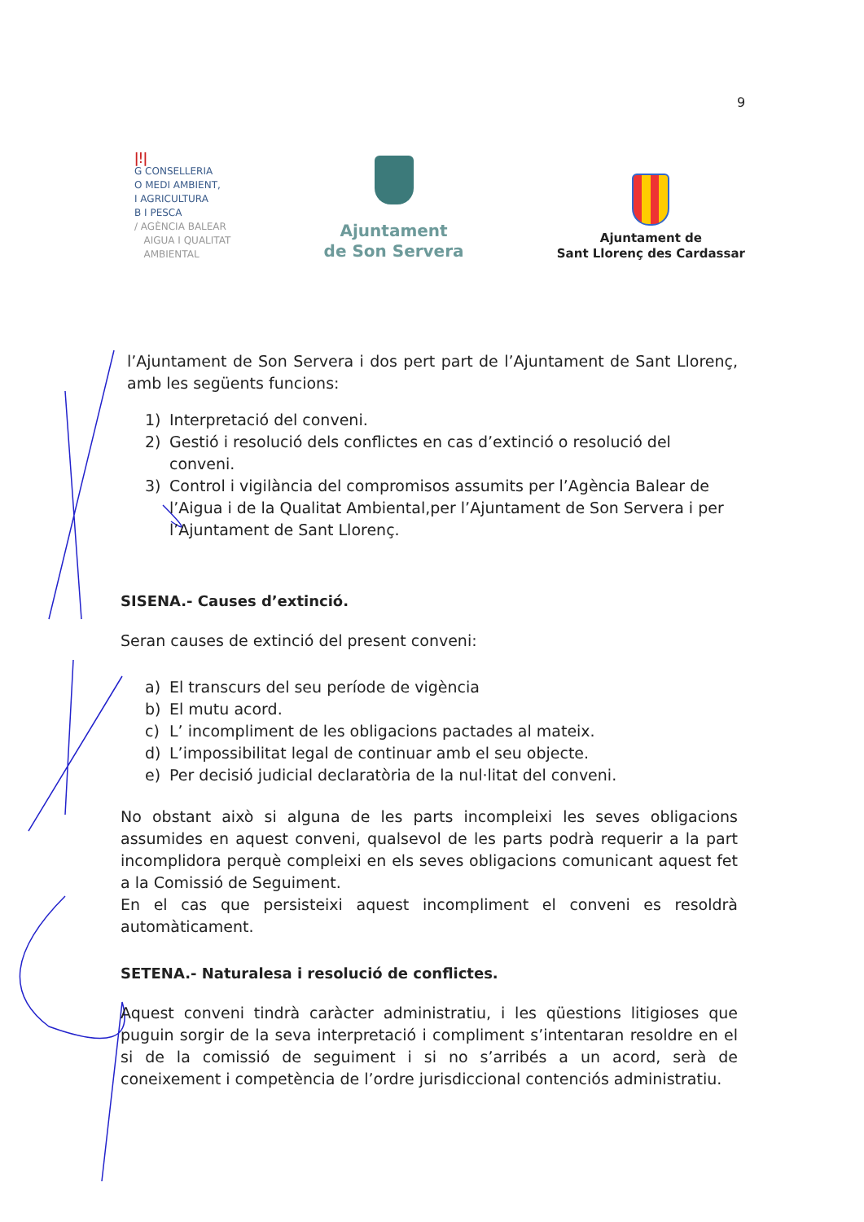9
ǀǃǀ
G CONSELLERIA
O MEDI AMBIENT,
I AGRICULTURA
B I PESCA
/ AGÈNCIA BALEAR
AIGUA I QUALITAT
AMBIENTAL
Ajuntament
de Son Servera
Ajuntament de
Sant Llorenç des Cardassar
l’Ajuntament de Son Servera i dos pert part de l’Ajuntament de Sant Llorenç, amb les següents funcions:
1) Interpretació del conveni.
2) Gestió i resolució dels conflictes en cas d’extinció o resolució del conveni.
3) Control i vigilància del compromisos assumits per l’Agència Balear de l’Aigua i de la Qualitat Ambiental,per l’Ajuntament de Son Servera i per l’Ajuntament de Sant Llorenç.
SISENA.- Causes d’extinció.
Seran causes de extinció del present conveni:
a) El transcurs del seu període de vigència
b) El mutu acord.
c) L’ incompliment de les obligacions pactades al mateix.
d) L’impossibilitat legal de continuar amb el seu objecte.
e) Per decisió judicial declaratòria de la nul·litat del conveni.
No obstant això si alguna de les parts incompleixi les seves obligacions assumides en aquest conveni, qualsevol de les parts podrà requerir a la part incomplidora perquè compleixi en els seves obligacions comunicant aquest fet a la Comissió de Seguiment.
En el cas que persisteixi aquest incompliment el conveni es resoldrà automàticament.
SETENA.- Naturalesa i resolució de conflictes.
Aquest conveni tindrà caràcter administratiu, i les qüestions litigioses que puguin sorgir de la seva interpretació i compliment s’intentaran resoldre en el si de la comissió de seguiment i si no s’arribés a un acord, serà de coneixement i competència de l’ordre jurisdiccional contenciós administratiu.